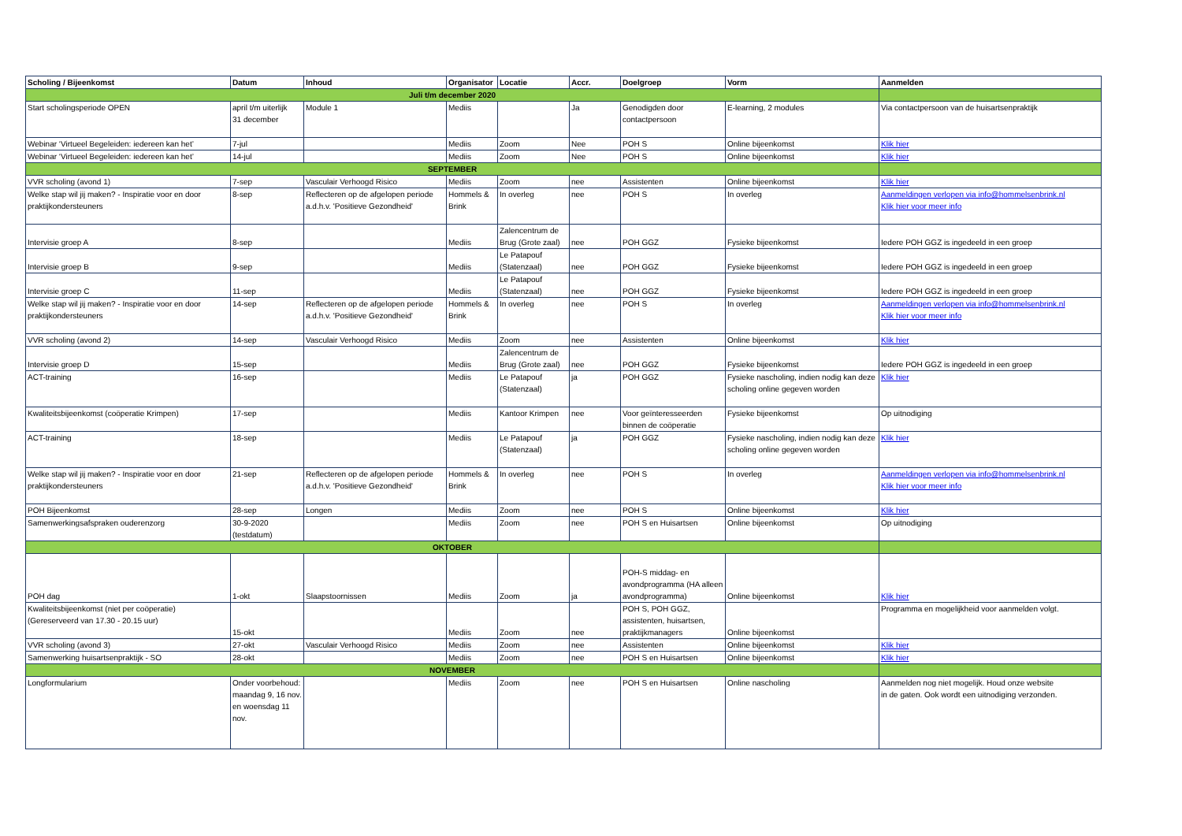| Scholing / Bijeenkomst | Datum | Inhoud | Organisator | Locatie | Accr. | Doelgroep | Vorm | Aanmelden |
| --- | --- | --- | --- | --- | --- | --- | --- | --- |
| Juli t/m december 2020 | | | | | | | | |
| Start scholingsperiode OPEN | april t/m uiterlijk 31 december | Module 1 | Mediis | | Ja | Genodigden door contactpersoon | E-learning, 2 modules | Via contactpersoon van de huisartsenpraktijk |
| Webinar ‘Virtueel Begeleiden: iedereen kan het’ | 7-jul | | Mediis | Zoom | Nee | POH S | Online bijeenkomst | Klik hier |
| Webinar ‘Virtueel Begeleiden: iedereen kan het’ | 14-jul | | Mediis | Zoom | Nee | POH S | Online bijeenkomst | Klik hier |
| SEPTEMBER | | | | | | | | |
| VVR scholing (avond 1) | 7-sep | Vasculair Verhoogd Risico | Mediis | Zoom | nee | Assistenten | Online bijeenkomst | Klik hier |
| Welke stap wil jij maken? - Inspiratie voor en door praktijkondersteuners | 8-sep | Reflecteren op de afgelopen periode a.d.h.v. 'Positieve Gezondheid' | Hommels & Brink | In overleg | nee | POH S | In overleg | Aanmeldingen verlopen via info@hommelsenbrink.nl Klik hier voor meer info |
| Intervisie groep A | 8-sep | | Mediis | Zalencentrum de Brug (Grote zaal) | nee | POH GGZ | Fysieke bijeenkomst | Iedere POH GGZ is ingedeeld in een groep |
| Intervisie groep B | 9-sep | | Mediis | Le Patapouf (Statenzaal) | nee | POH GGZ | Fysieke bijeenkomst | Iedere POH GGZ is ingedeeld in een groep |
| Intervisie groep C | 11-sep | | Mediis | Le Patapouf (Statenzaal) | nee | POH GGZ | Fysieke bijeenkomst | Iedere POH GGZ is ingedeeld in een groep |
| Welke stap wil jij maken? - Inspiratie voor en door praktijkondersteuners | 14-sep | Reflecteren op de afgelopen periode a.d.h.v. 'Positieve Gezondheid' | Hommels & Brink | In overleg | nee | POH S | In overleg | Aanmeldingen verlopen via info@hommelsenbrink.nl Klik hier voor meer info |
| VVR scholing (avond 2) | 14-sep | Vasculair Verhoogd Risico | Mediis | Zoom | nee | Assistenten | Online bijeenkomst | Klik hier |
| Intervisie groep D | 15-sep | | Mediis | Zalencentrum de Brug (Grote zaal) | nee | POH GGZ | Fysieke bijeenkomst | Iedere POH GGZ is ingedeeld in een groep |
| ACT-training | 16-sep | | Mediis | Le Patapouf (Statenzaal) | ja | POH GGZ | Fysieke nascholing, indien nodig kan deze scholing online gegeven worden | Klik hier |
| Kwaliteitsbijeenkomst (coöperatie Krimpen) | 17-sep | | Mediis | Kantoor Krimpen | nee | Voor geïnteresseerden binnen de coöperatie | Fysieke bijeenkomst | Op uitnodiging |
| ACT-training | 18-sep | | Mediis | Le Patapouf (Statenzaal) | ja | POH GGZ | Fysieke nascholing, indien nodig kan deze scholing online gegeven worden | Klik hier |
| Welke stap wil jij maken? - Inspiratie voor en door praktijkondersteuners | 21-sep | Reflecteren op de afgelopen periode a.d.h.v. 'Positieve Gezondheid' | Hommels & Brink | In overleg | nee | POH S | In overleg | Aanmeldingen verlopen via info@hommelsenbrink.nl Klik hier voor meer info |
| POH Bijeenkomst | 28-sep | Longen | Mediis | Zoom | nee | POH S | Online bijeenkomst | Klik hier |
| Samenwerkingsafspraken ouderenzorg | 30-9-2020 (testdatum) | | Mediis | Zoom | nee | POH S en Huisartsen | Online bijeenkomst | Op uitnodiging |
| OKTOBER | | | | | | | | |
| POH dag | 1-okt | Slaapstoornissen | Mediis | Zoom | ja | POH-S middag- en avondprogramma (HA alleen avondprogramma) | Online bijeenkomst | Klik hier |
| Kwaliteitsbijeenkomst (niet per coöperatie) (Gereserveerd van 17.30 - 20.15 uur) | 15-okt | | Mediis | Zoom | nee | POH S, POH GGZ, assistenten, huisartsen, praktijkmanagers | Online bijeenkomst | Programma en mogelijkheid voor aanmelden volgt. |
| VVR scholing (avond 3) | 27-okt | Vasculair Verhoogd Risico | Mediis | Zoom | nee | Assistenten | Online bijeenkomst | Klik hier |
| Samenwerking huisartsenpraktijk - SO | 28-okt | | Mediis | Zoom | nee | POH S en Huisartsen | Online bijeenkomst | Klik hier |
| NOVEMBER | | | | | | | | |
| Longformularium | Onder voorbehoud: maandag 9, 16 nov. en woensdag 11 nov. | | Mediis | Zoom | nee | POH S en Huisartsen | Online nascholing | Aanmelden nog niet mogelijk. Houd onze website in de gaten. Ook wordt een uitnodiging verzonden. |